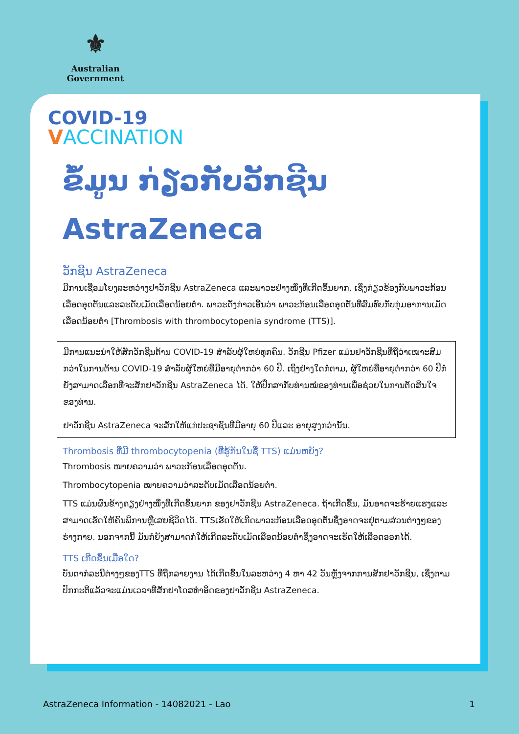⚜
Australian Government
COVID-19
VACCINATION
ຂໍ້ມູນ ກ່ຽວກັບວັກຊີນ
AstraZeneca
ວັກຊີນ AstraZeneca
ມີການເຊື່ອມໂຍງລະຫວ່າງຢາວັກຊີນ AstraZeneca ແລະພາວະຢ່າງໜຶ່ງທີ່ເກີດຂຶ້ນຍາກ, ເຊິ່ງກ່ຽວຂ້ອງກັບພາວະກ້ອນເລືອດອຸດຕັນແລະລະດັບເມັດເລືອດນ້ອຍຕໍ່າ. ພາວະດັ່ງກ່າວເອີ້ນວ່າ ພາວະກ້ອນເລືອດອຸດຕັນທີ່ສົມທົບກັບກຸ່ມອາການເມັດເລືອດນ້ອຍຕໍ່າ [Thrombosis with thrombocytopenia syndrome (TTS)].
ມີການແນະນໍາໃຫ້ສັກວັກຊີນຕ້ານ COVID-19 ສໍາລັບຜູ້ໃຫຍ່ທຸກຄົນ. ວັກຊີນ Pfizer ແມ່ນຢາວັກຊີນທີ່ຖືວ່າເໝາະສົມກວ່າໃນການຕ້ານ COVID-19 ສໍາລັບຜູ້ໃຫຍ່ທີ່ມີອາຍຸຕໍ່າກວ່າ 60 ປີ. ເຖິງຢ່າງໃດກໍ່ຕາມ, ຜູ້ໃຫຍ່ທີ່ອາຍຸຕໍ່າກວ່າ 60 ປີກໍຍັງສາມາດເລືອກທີ່ຈະສັກຢາວັກຊີນ AstraZeneca ໄດ້. ໃຫ້ປຶກສາກັບທ່ານໝໍຂອງທ່ານເພື່ອຊ່ວຍໃນການຕັດສິນໃຈຂອງທ່ານ.
ຢາວັກຊີນ AstraZeneca ຈະສັກໃຫ້ແກ່ປະຊາຊົນທີ່ມີອາຍຸ 60 ປີແລະ ອາຍຸສູງກວ່ານັ້ນ.
Thrombosis ທີ່ມີ thrombocytopenia (ທີ່ຮູ້ກັນໃນຊື່ TTS) ແມ່ນຫຍັງ?
Thrombosis ໝາຍຄວາມວ່າ ພາວະກ້ອນເລືອດອຸດຕັນ.
Thrombocytopenia ໝາຍຄວາມວ່າລະດັບເມັດເລືອດນ້ອຍຕໍ່າ.
TTS ແມ່ນຜົນຂ້າງຄຽງຢ່າງໜຶ່ງທີ່ເກີດຂຶ້ນຍາກ ຂອງຢາວັກຊີນ AstraZeneca. ຖ້າເກີດຂຶ້ນ, ມັນອາດຈະຮ້າຍແຮງແລະສາມາດເຮັດໃຫ້ຄົນພິການຫຼືເສຍຊີວິດໄດ້. TTSເຮັດໃຫ້ເກີດພາວະກ້ອນເລືອດອຸດຕັນຊຶ່ງອາດຈະຢູ່ຕາມສ່ວນຕ່າງໆຂອງຮ່າງກາຍ. ນອກຈາກນີ້ ມັນກໍຍັງສາມາດກໍ່ໃຫ້ເກີດລະດັບເມັດເລືອດນ້ອຍຕໍ່າຊຶ່ງອາດຈະເຮັດໃຫ້ເລືອດອອກໄດ້.
TTS ເກີດຂຶ້ນເມື່ອໃດ?
ບັນດາກໍລະນີຕ່າງໆຂອງTTS ທີ່ຖືກລາຍງານ ໄດ້ເກີດຂຶ້ນໃນລະຫວ່າງ 4 ຫາ 42 ວັນຫຼັງຈາກການສັກຢາວັກຊີນ, ເຊິ່ງຕາມປົກກະຕິແລ້ວຈະແມ່ນເວລາທີ່ສັກຢາໂດສທໍາອິດຂອງຢາວັກຊີນ AstraZeneca.
AstraZeneca Information - 14082021 - Lao 1